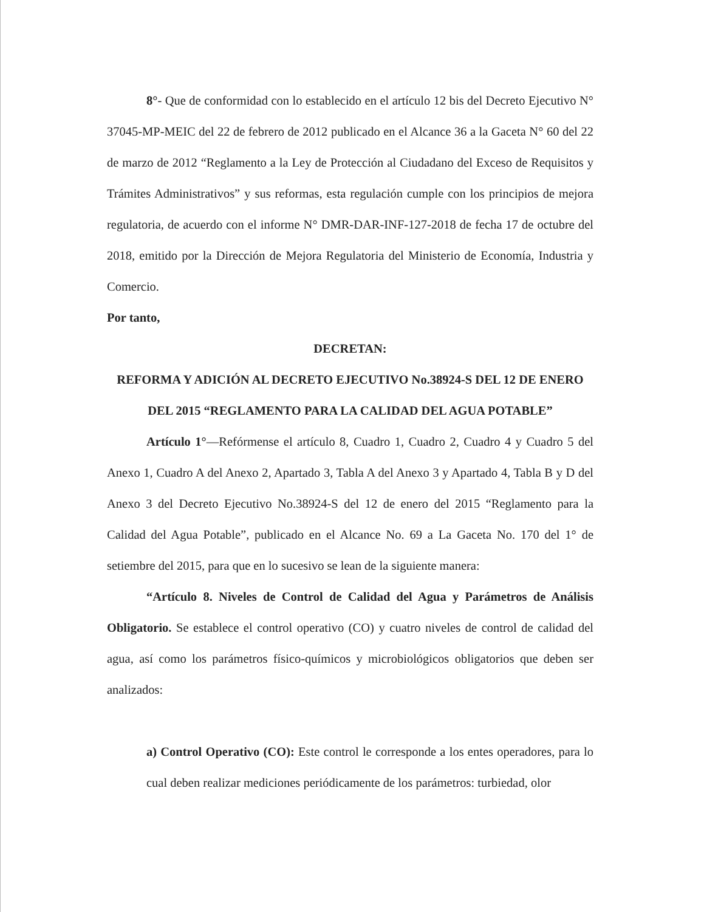8°- Que de conformidad con lo establecido en el artículo 12 bis del Decreto Ejecutivo N° 37045-MP-MEIC del 22 de febrero de 2012 publicado en el Alcance 36 a la Gaceta N° 60 del 22 de marzo de 2012 “Reglamento a la Ley de Protección al Ciudadano del Exceso de Requisitos y Trámites Administrativos” y sus reformas, esta regulación cumple con los principios de mejora regulatoria, de acuerdo con el informe N° DMR-DAR-INF-127-2018 de fecha 17 de octubre del 2018, emitido por la Dirección de Mejora Regulatoria del Ministerio de Economía, Industria y Comercio.
Por tanto,
DECRETAN:
REFORMA Y ADICIÓN AL DECRETO EJECUTIVO No.38924-S DEL 12 DE ENERO DEL 2015 “REGLAMENTO PARA LA CALIDAD DEL AGUA POTABLE”
Artículo 1°—Refórmense el artículo 8, Cuadro 1, Cuadro 2, Cuadro 4 y Cuadro 5 del Anexo 1, Cuadro A del Anexo 2, Apartado 3, Tabla A del Anexo 3 y Apartado 4, Tabla B y D del Anexo 3 del Decreto Ejecutivo No.38924-S del 12 de enero del 2015 “Reglamento para la Calidad del Agua Potable”, publicado en el Alcance No. 69 a La Gaceta No. 170 del 1° de setiembre del 2015, para que en lo sucesivo se lean de la siguiente manera:
“Artículo 8. Niveles de Control de Calidad del Agua y Parámetros de Análisis Obligatorio. Se establece el control operativo (CO) y cuatro niveles de control de calidad del agua, así como los parámetros físico-químicos y microbiológicos obligatorios que deben ser analizados:
a) Control Operativo (CO): Este control le corresponde a los entes operadores, para lo cual deben realizar mediciones periódicamente de los parámetros: turbiedad, olor